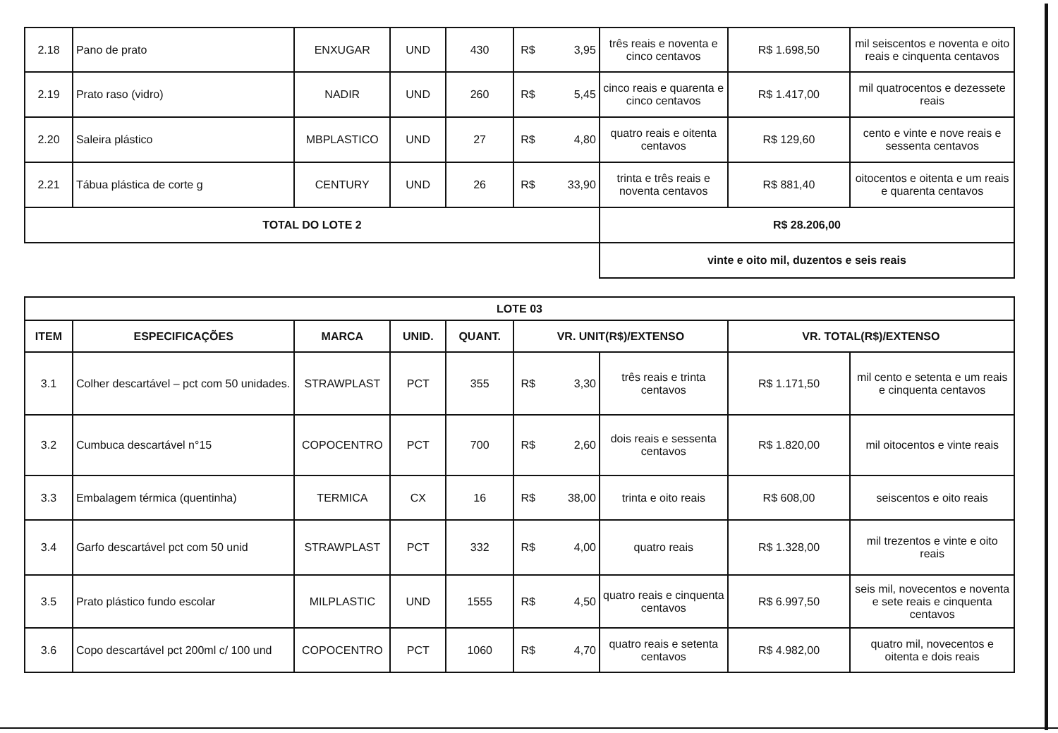| 2.18 | Pano de prato | ENXUGAR | UND | 430 | R$ | 3,95 | três reais e noventa e cinco centavos | R$ 1.698,50 | mil seiscentos e noventa e oito reais e cinquenta centavos |
| 2.19 | Prato raso (vidro) | NADIR | UND | 260 | R$ | 5,45 | cinco reais e quarenta e cinco centavos | R$ 1.417,00 | mil quatrocentos e dezessete reais |
| 2.20 | Saleira plástico | MBPLASTICO | UND | 27 | R$ | 4,80 | quatro reais e oitenta centavos | R$ 129,60 | cento e vinte e nove reais e sessenta centavos |
| 2.21 | Tábua plástica de corte g | CENTURY | UND | 26 | R$ | 33,90 | trinta e três reais e noventa centavos | R$ 881,40 | oitocentos e oitenta e um reais e quarenta centavos |
| TOTAL DO LOTE 2 | | | | | | | R$ 28.206,00 | | |
| | | | | | | | vinte e oito mil, duzentos e seis reais | | |
| LOTE 03 | | | | | | | | | |
| --- | --- | --- | --- | --- | --- | --- | --- | --- | --- |
| ITEM | ESPECIFICAÇÕES | MARCA | UNID. | QUANT. | VR. UNIT(R$)/EXTENSO | | | VR. TOTAL(R$)/EXTENSO | |
| 3.1 | Colher descartável – pct com 50 unidades. | STRAWPLAST | PCT | 355 | R$ | 3,30 | três reais e trinta centavos | R$ 1.171,50 | mil cento e setenta e um reais e cinquenta centavos |
| 3.2 | Cumbuca descartável n°15 | COPOCENTRO | PCT | 700 | R$ | 2,60 | dois reais e sessenta centavos | R$ 1.820,00 | mil oitocentos e vinte reais |
| 3.3 | Embalagem térmica (quentinha) | TERMICA | CX | 16 | R$ | 38,00 | trinta e oito reais | R$ 608,00 | seiscentos e oito reais |
| 3.4 | Garfo descartável pct com 50 unid | STRAWPLAST | PCT | 332 | R$ | 4,00 | quatro reais | R$ 1.328,00 | mil trezentos e vinte e oito reais |
| 3.5 | Prato plástico fundo escolar | MILPLASTIC | UND | 1555 | R$ | 4,50 | quatro reais e cinquenta centavos | R$ 6.997,50 | seis mil, novecentos e noventa e sete reais e cinquenta centavos |
| 3.6 | Copo descartável pct 200ml c/ 100 und | COPOCENTRO | PCT | 1060 | R$ | 4,70 | quatro reais e setenta centavos | R$ 4.982,00 | quatro mil, novecentos e oitenta e dois reais |